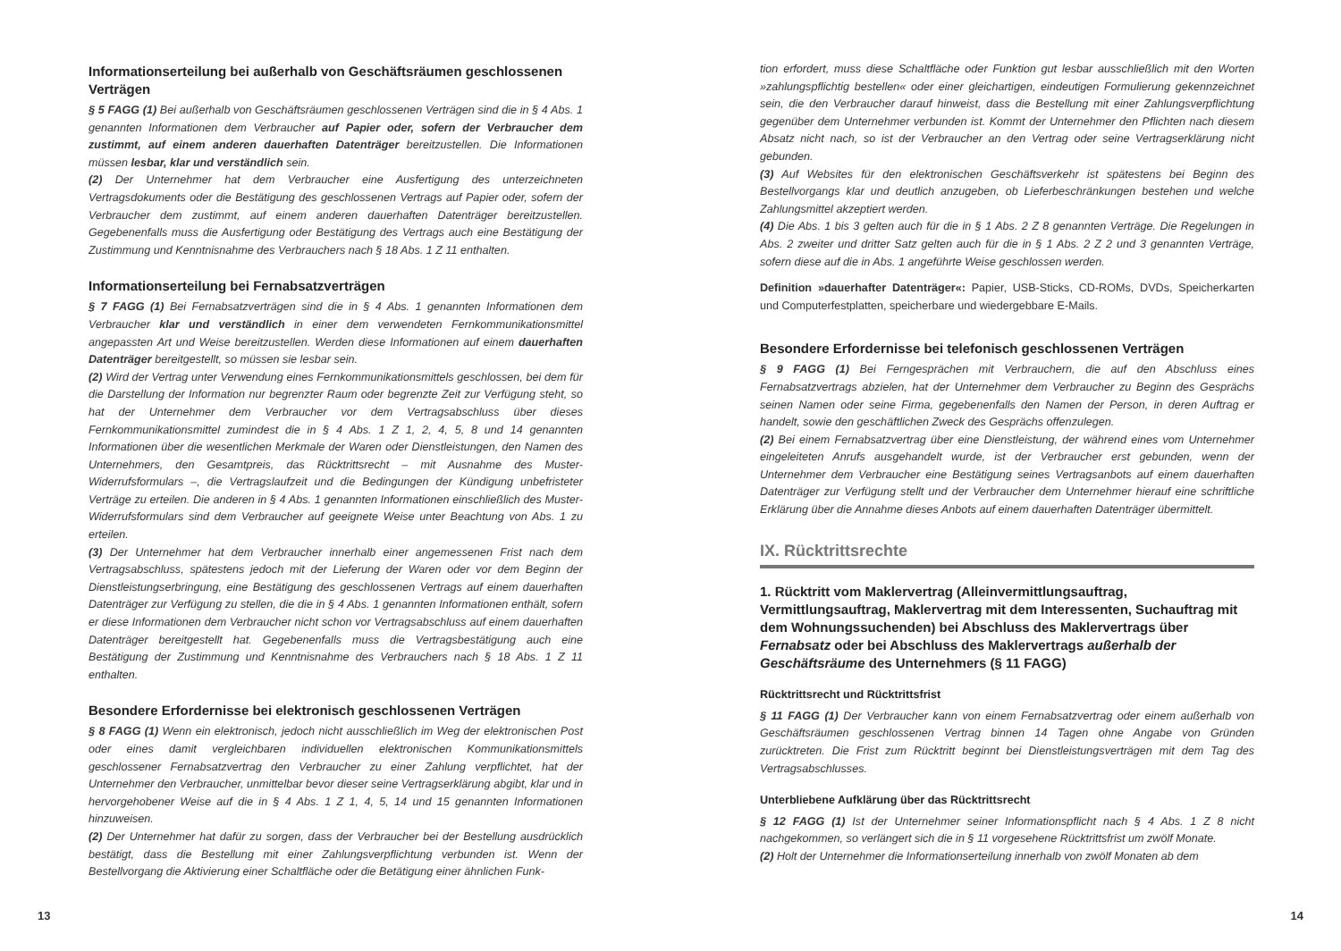Informationserteilung bei außerhalb von Geschäftsräumen geschlossenen Verträgen
§ 5 FAGG (1) Bei außerhalb von Geschäftsräumen geschlossenen Verträgen sind die in § 4 Abs. 1 genannten Informationen dem Verbraucher auf Papier oder, sofern der Verbraucher dem zustimmt, auf einem anderen dauerhaften Datenträger bereitzustellen. Die Informationen müssen lesbar, klar und verständlich sein.
(2) Der Unternehmer hat dem Verbraucher eine Ausfertigung des unterzeichneten Vertragsdokuments oder die Bestätigung des geschlossenen Vertrags auf Papier oder, sofern der Verbraucher dem zustimmt, auf einem anderen dauerhaften Datenträger bereitzustellen. Gegebenenfalls muss die Ausfertigung oder Bestätigung des Vertrags auch eine Bestätigung der Zustimmung und Kenntnisnahme des Verbrauchers nach § 18 Abs. 1 Z 11 enthalten.
Informationserteilung bei Fernabsatzverträgen
§ 7 FAGG (1) Bei Fernabsatzverträgen sind die in § 4 Abs. 1 genannten Informationen dem Verbraucher klar und verständlich in einer dem verwendeten Fernkommunikationsmittel angepassten Art und Weise bereitzustellen. Werden diese Informationen auf einem dauerhaften Datenträger bereitgestellt, so müssen sie lesbar sein.
(2) Wird der Vertrag unter Verwendung eines Fernkommunikationsmittels geschlossen, bei dem für die Darstellung der Information nur begrenzter Raum oder begrenzte Zeit zur Verfügung steht, so hat der Unternehmer dem Verbraucher vor dem Vertragsabschluss über dieses Fernkommunikationsmittel zumindest die in § 4 Abs. 1 Z 1, 2, 4, 5, 8 und 14 genannten Informationen über die wesentlichen Merkmale der Waren oder Dienstleistungen, den Namen des Unternehmers, den Gesamtpreis, das Rücktrittsrecht – mit Ausnahme des Muster-Widerrufsformulars –, die Vertragslaufzeit und die Bedingungen der Kündigung unbefristeter Verträge zu erteilen. Die anderen in § 4 Abs. 1 genannten Informationen einschließlich des Muster-Widerrufsformulars sind dem Verbraucher auf geeignete Weise unter Beachtung von Abs. 1 zu erteilen.
(3) Der Unternehmer hat dem Verbraucher innerhalb einer angemessenen Frist nach dem Vertragsabschluss, spätestens jedoch mit der Lieferung der Waren oder vor dem Beginn der Dienstleistungserbringung, eine Bestätigung des geschlossenen Vertrags auf einem dauerhaften Datenträger zur Verfügung zu stellen, die die in § 4 Abs. 1 genannten Informationen enthält, sofern er diese Informationen dem Verbraucher nicht schon vor Vertragsabschluss auf einem dauerhaften Datenträger bereitgestellt hat. Gegebenenfalls muss die Vertragsbestätigung auch eine Bestätigung der Zustimmung und Kenntnisnahme des Verbrauchers nach § 18 Abs. 1 Z 11 enthalten.
Besondere Erfordernisse bei elektronisch geschlossenen Verträgen
§ 8 FAGG (1) Wenn ein elektronisch, jedoch nicht ausschließlich im Weg der elektronischen Post oder eines damit vergleichbaren individuellen elektronischen Kommunikationsmittels geschlossener Fernabsatzvertrag den Verbraucher zu einer Zahlung verpflichtet, hat der Unternehmer den Verbraucher, unmittelbar bevor dieser seine Vertragserklärung abgibt, klar und in hervorgehobener Weise auf die in § 4 Abs. 1 Z 1, 4, 5, 14 und 15 genannten Informationen hinzuweisen.
(2) Der Unternehmer hat dafür zu sorgen, dass der Verbraucher bei der Bestellung ausdrücklich bestätigt, dass die Bestellung mit einer Zahlungsverpflichtung verbunden ist. Wenn der Bestellvorgang die Aktivierung einer Schaltfläche oder die Betätigung einer ähnlichen Funk-
13
tion erfordert, muss diese Schaltfläche oder Funktion gut lesbar ausschließlich mit den Worten »zahlungspflichtig bestellen« oder einer gleichartigen, eindeutigen Formulierung gekennzeichnet sein, die den Verbraucher darauf hinweist, dass die Bestellung mit einer Zahlungsverpflichtung gegenüber dem Unternehmer verbunden ist. Kommt der Unternehmer den Pflichten nach diesem Absatz nicht nach, so ist der Verbraucher an den Vertrag oder seine Vertragserklärung nicht gebunden.
(3) Auf Websites für den elektronischen Geschäftsverkehr ist spätestens bei Beginn des Bestellvorgangs klar und deutlich anzugeben, ob Lieferbeschränkungen bestehen und welche Zahlungsmittel akzeptiert werden.
(4) Die Abs. 1 bis 3 gelten auch für die in § 1 Abs. 2 Z 8 genannten Verträge. Die Regelungen in Abs. 2 zweiter und dritter Satz gelten auch für die in § 1 Abs. 2 Z 2 und 3 genannten Verträge, sofern diese auf die in Abs. 1 angeführte Weise geschlossen werden.
Definition »dauerhafter Datenträger«: Papier, USB-Sticks, CD-ROMs, DVDs, Speicherkarten und Computerfestplatten, speicherbare und wiedergebbare E-Mails.
Besondere Erfordernisse bei telefonisch geschlossenen Verträgen
§ 9 FAGG (1) Bei Ferngesprächen mit Verbrauchern, die auf den Abschluss eines Fernabsatzvertrags abzielen, hat der Unternehmer dem Verbraucher zu Beginn des Gesprächs seinen Namen oder seine Firma, gegebenenfalls den Namen der Person, in deren Auftrag er handelt, sowie den geschäftlichen Zweck des Gesprächs offenzulegen.
(2) Bei einem Fernabsatzvertrag über eine Dienstleistung, der während eines vom Unternehmer eingeleiteten Anrufs ausgehandelt wurde, ist der Verbraucher erst gebunden, wenn der Unternehmer dem Verbraucher eine Bestätigung seines Vertragsanbots auf einem dauerhaften Datenträger zur Verfügung stellt und der Verbraucher dem Unternehmer hierauf eine schriftliche Erklärung über die Annahme dieses Anbots auf einem dauerhaften Datenträger übermittelt.
IX. Rücktrittsrechte
1. Rücktritt vom Maklervertrag (Alleinvermittlungsauftrag, Vermittlungsauftrag, Maklervertrag mit dem Interessenten, Suchauftrag mit dem Wohnungssuchenden) bei Abschluss des Maklervertrags über Fernabsatz oder bei Abschluss des Maklervertrags außerhalb der Geschäftsräume des Unternehmers (§ 11 FAGG)
Rücktrittsrecht und Rücktrittsfrist
§ 11 FAGG (1) Der Verbraucher kann von einem Fernabsatzvertrag oder einem außerhalb von Geschäftsräumen geschlossenen Vertrag binnen 14 Tagen ohne Angabe von Gründen zurücktreten. Die Frist zum Rücktritt beginnt bei Dienstleistungsverträgen mit dem Tag des Vertragsabschlusses.
Unterbliebene Aufklärung über das Rücktrittsrecht
§ 12 FAGG (1) Ist der Unternehmer seiner Informationspflicht nach § 4 Abs. 1 Z 8 nicht nachgekommen, so verlängert sich die in § 11 vorgesehene Rücktrittsfrist um zwölf Monate.
(2) Holt der Unternehmer die Informationserteilung innerhalb von zwölf Monaten ab dem
14